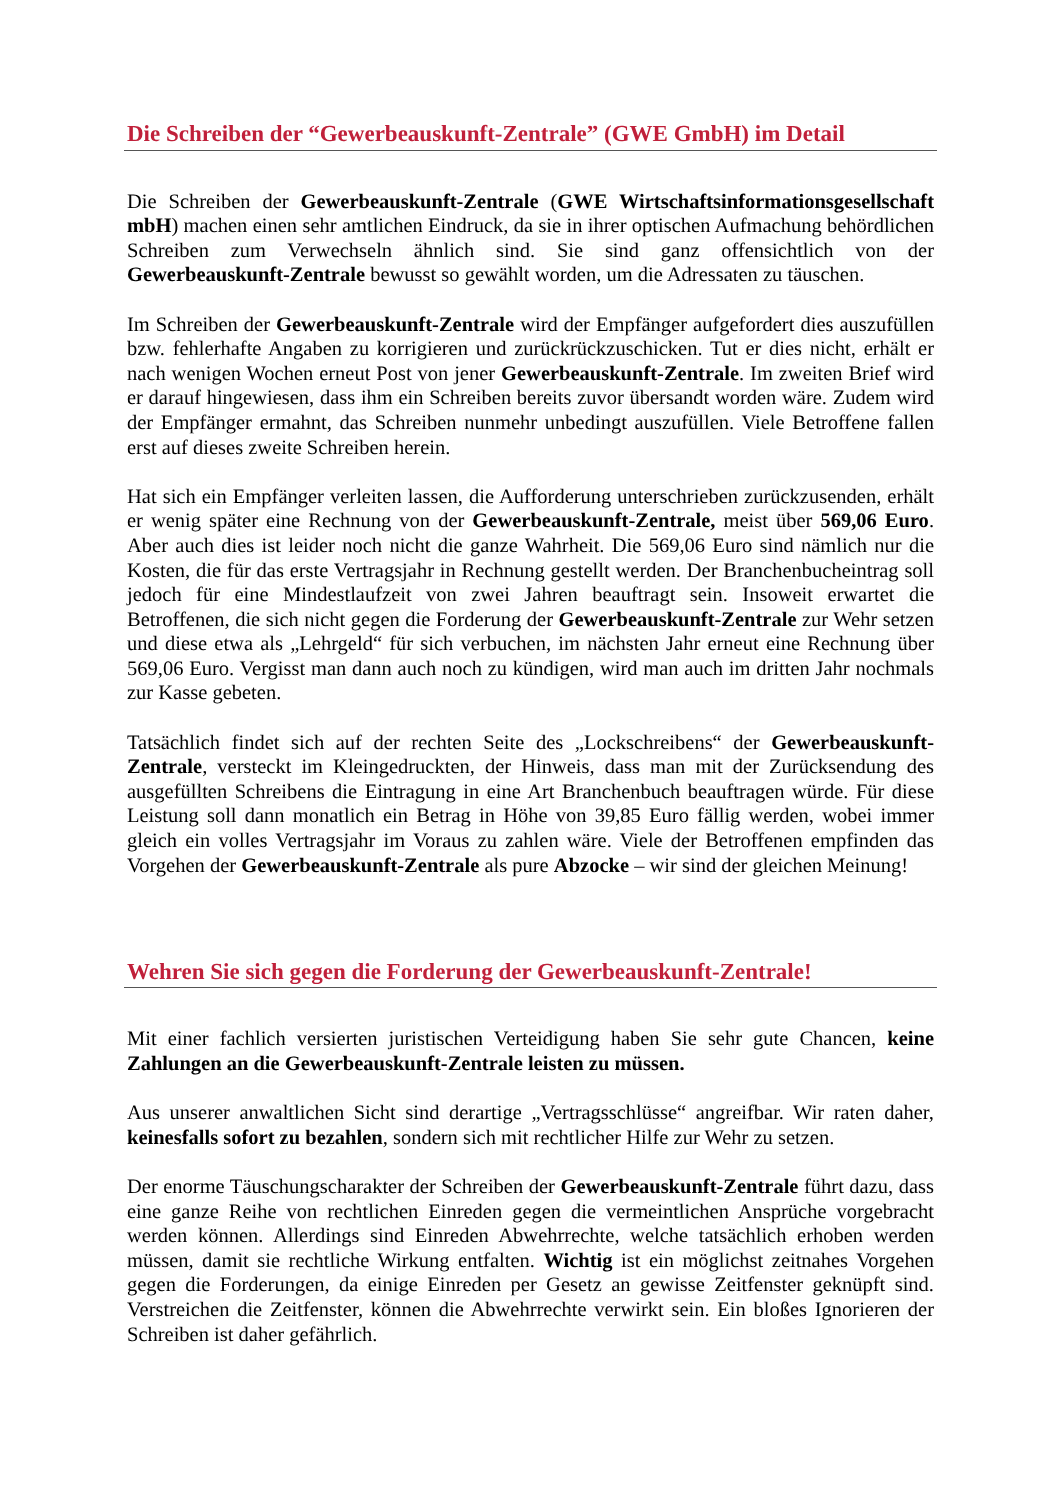Die Schreiben der “Gewerbeauskunft-Zentrale” (GWE GmbH) im Detail
Die Schreiben der Gewerbeauskunft-Zentrale (GWE Wirtschaftsinformationsgesellschaft mbH) machen einen sehr amtlichen Eindruck, da sie in ihrer optischen Aufmachung behördlichen Schreiben zum Verwechseln ähnlich sind. Sie sind ganz offensichtlich von der Gewerbeauskunft-Zentrale bewusst so gewählt worden, um die Adressaten zu täuschen.
Im Schreiben der Gewerbeauskunft-Zentrale wird der Empfänger aufgefordert dies auszufüllen bzw. fehlerhafte Angaben zu korrigieren und zurückrückzuschicken. Tut er dies nicht, erhält er nach wenigen Wochen erneut Post von jener Gewerbeauskunft-Zentrale. Im zweiten Brief wird er darauf hingewiesen, dass ihm ein Schreiben bereits zuvor übersandt worden wäre. Zudem wird der Empfänger ermahnt, das Schreiben nunmehr unbedingt auszufüllen. Viele Betroffene fallen erst auf dieses zweite Schreiben herein.
Hat sich ein Empfänger verleiten lassen, die Aufforderung unterschrieben zurückzusenden, erhält er wenig später eine Rechnung von der Gewerbeauskunft-Zentrale, meist über 569,06 Euro. Aber auch dies ist leider noch nicht die ganze Wahrheit. Die 569,06 Euro sind nämlich nur die Kosten, die für das erste Vertragsjahr in Rechnung gestellt werden. Der Branchenbucheintrag soll jedoch für eine Mindestlaufzeit von zwei Jahren beauftragt sein. Insoweit erwartet die Betroffenen, die sich nicht gegen die Forderung der Gewerbeauskunft-Zentrale zur Wehr setzen und diese etwa als „Lehrgeld“ für sich verbuchen, im nächsten Jahr erneut eine Rechnung über 569,06 Euro. Vergisst man dann auch noch zu kündigen, wird man auch im dritten Jahr nochmals zur Kasse gebeten.
Tatsächlich findet sich auf der rechten Seite des „Lockschreibens“ der Gewerbeauskunft-Zentrale, versteckt im Kleingedruckten, der Hinweis, dass man mit der Zurücksendung des ausgefüllten Schreibens die Eintragung in eine Art Branchenbuch beauftragen würde. Für diese Leistung soll dann monatlich ein Betrag in Höhe von 39,85 Euro fällig werden, wobei immer gleich ein volles Vertragsjahr im Voraus zu zahlen wäre. Viele der Betroffenen empfinden das Vorgehen der Gewerbeauskunft-Zentrale als pure Abzocke – wir sind der gleichen Meinung!
Wehren Sie sich gegen die Forderung der Gewerbeauskunft-Zentrale!
Mit einer fachlich versierten juristischen Verteidigung haben Sie sehr gute Chancen, keine Zahlungen an die Gewerbeauskunft-Zentrale leisten zu müssen.
Aus unserer anwaltlichen Sicht sind derartige „Vertragsschlüsse“ angreifbar. Wir raten daher, keinesfalls sofort zu bezahlen, sondern sich mit rechtlicher Hilfe zur Wehr zu setzen.
Der enorme Täuschungscharakter der Schreiben der Gewerbeauskunft-Zentrale führt dazu, dass eine ganze Reihe von rechtlichen Einreden gegen die vermeintlichen Ansprüche vorgebracht werden können. Allerdings sind Einreden Abwehrrechte, welche tatsächlich erhoben werden müssen, damit sie rechtliche Wirkung entfalten. Wichtig ist ein möglichst zeitnahes Vorgehen gegen die Forderungen, da einige Einreden per Gesetz an gewisse Zeitfenster geknüpft sind. Verstreichen die Zeitfenster, können die Abwehrrechte verwirkt sein. Ein bloßes Ignorieren der Schreiben ist daher gefährlich.